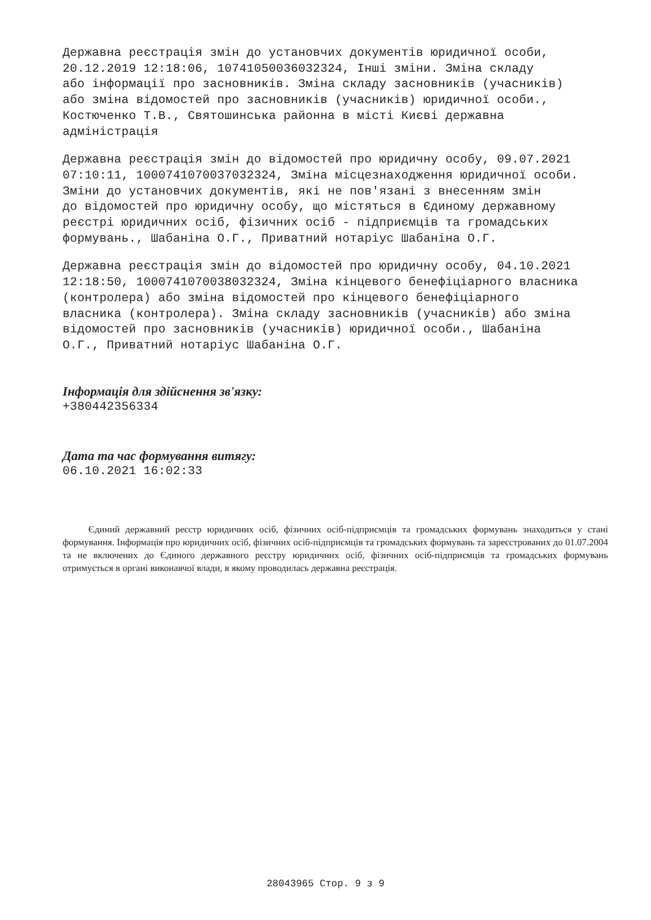Державна реєстрація змін до установчих документів юридичної особи, 20.12.2019 12:18:06, 10741050036032324, Інші зміни. Зміна складу або інформації про засновників. Зміна складу засновників (учасників) або зміна відомостей про засновників (учасників) юридичної особи., Костюченко Т.В., Святошинська районна в місті Києві державна адміністрація
Державна реєстрація змін до відомостей про юридичну особу, 09.07.2021 07:10:11, 1000741070037032324, Зміна місцезнаходження юридичної особи. Зміни до установчих документів, які не пов'язані з внесенням змін до відомостей про юридичну особу, що містяться в Єдиному державному реєстрі юридичних осіб, фізичних осіб - підприємців та громадських формувань., Шабаніна О.Г., Приватний нотаріус Шабаніна О.Г.
Державна реєстрація змін до відомостей про юридичну особу, 04.10.2021 12:18:50, 1000741070038032324, Зміна кінцевого бенефіціарного власника (контролера) або зміна відомостей про кінцевого бенефіціарного власника (контролера). Зміна складу засновників (учасників) або зміна відомостей про засновників (учасників) юридичної особи., Шабаніна О.Г., Приватний нотаріус Шабаніна О.Г.
Інформація для здійснення зв'язку:
+380442356334
Дата та час формування витягу:
06.10.2021 16:02:33
Єдиний державний реєстр юридичних осіб, фізичних осіб-підприємців та громадських формувань знаходиться у стані формування. Інформація про юридичних осіб, фізичних осіб-підприємців та громадських формувань та зареєстрованих до 01.07.2004 та не включених до Єдиного державного реєстру юридичних осіб, фізичних осіб-підприємців та громадських формувань отримується в органі виконавчої влади, в якому проводилась державна реєстрація.
28043965 Стор. 9 з 9